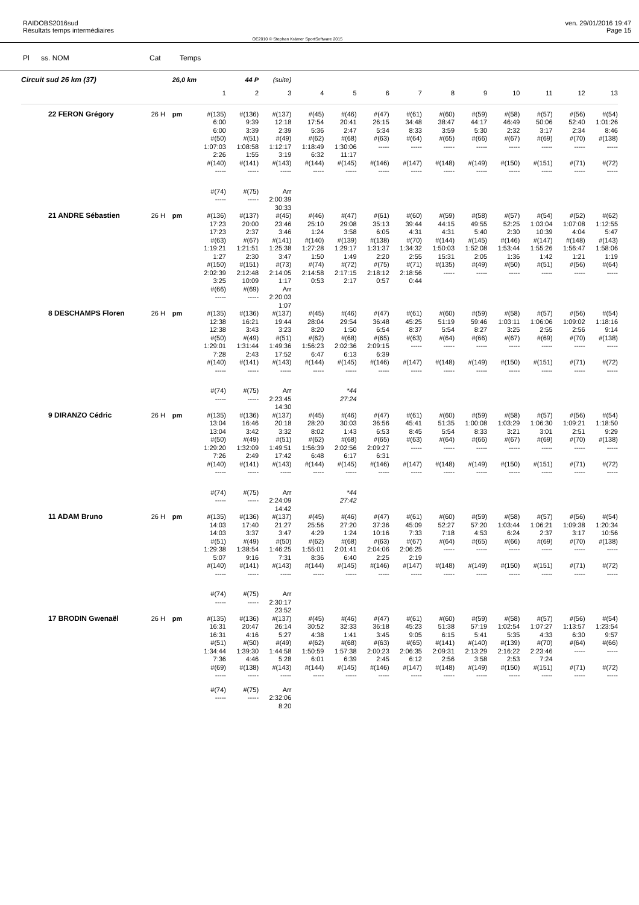RAIDOBS2016sud
Résultats temps intermédiaires
OE2010 © Stephan Krämer SportSoftware 2015
ven. 29/01/2016 19:47
Page 15
Pl ss. NOM Cat Temps
| Circuit sud 26 km (37) | | 26,0 km | | 44 P | (suite) | | | | | | | | | | |
| | | | 1 | 2 | 3 | 4 | 5 | 6 | 7 | 8 | 9 | 10 | 11 | 12 | 13 |
| 22 FERON Grégory | 26 H | pm | #(135) | #(136) | #(137) | #(45) | #(46) | #(47) | #(61) | #(60) | #(59) | #(58) | #(57) | #(56) | #(54) |
| | | | 6:00 | 9:39 | 12:18 | 17:54 | 20:41 | 26:15 | 34:48 | 38:47 | 44:17 | 46:49 | 50:06 | 52:40 | 1:01:26 |
| | | | 6:00 | 3:39 | 2:39 | 5:36 | 2:47 | 5:34 | 8:33 | 3:59 | 5:30 | 2:32 | 3:17 | 2:34 | 8:46 |
| | | | #(50) | #(51) | #(49) | #(62) | #(68) | #(63) | #(64) | #(65) | #(66) | #(67) | #(69) | #(70) | #(138) |
| | | | 1:07:03 | 1:08:58 | 1:12:17 | 1:18:49 | 1:30:06 | ----- | ----- | ----- | ----- | ----- | ----- | ----- | ----- |
| | | | 2:26 | 1:55 | 3:19 | 6:32 | 11:17 | | | | | | | | |
| | | | #(140) | #(141) | #(143) | #(144) | #(145) | #(146) | #(147) | #(148) | #(149) | #(150) | #(151) | #(71) | #(72) |
| | | | ----- | ----- | ----- | ----- | ----- | ----- | ----- | ----- | ----- | ----- | ----- | ----- | ----- |
| | | | #(74) | #(75) | Arr | | | | | | | | | | |
| | | | ----- | ----- | 2:00:39 | | | | | | | | | | |
| | | | | | 30:33 | | | | | | | | | | |
| 21 ANDRE Sébastien | 26 H | pm | #(136) | #(137) | #(45) | #(46) | #(47) | #(61) | #(60) | #(59) | #(58) | #(57) | #(54) | #(52) | #(62) |
| | | | 17:23 | 20:00 | 23:46 | 25:10 | 29:08 | 35:13 | 39:44 | 44:15 | 49:55 | 52:25 | 1:03:04 | 1:07:08 | 1:12:55 |
| | | | 17:23 | 2:37 | 3:46 | 1:24 | 3:58 | 6:05 | 4:31 | 4:31 | 5:40 | 2:30 | 10:39 | 4:04 | 5:47 |
| | | | #(63) | #(67) | #(141) | #(140) | #(139) | #(138) | #(70) | #(144) | #(145) | #(146) | #(147) | #(148) | #(143) |
| | | | 1:19:21 | 1:21:51 | 1:25:38 | 1:27:28 | 1:29:17 | 1:31:37 | 1:34:32 | 1:50:03 | 1:52:08 | 1:53:44 | 1:55:26 | 1:56:47 | 1:58:06 |
| | | | 1:27 | 2:30 | 3:47 | 1:50 | 1:49 | 2:20 | 2:55 | 15:31 | 2:05 | 1:36 | 1:42 | 1:21 | 1:19 |
| | | | #(150) | #(151) | #(73) | #(74) | #(72) | #(75) | #(71) | #(135) | #(49) | #(50) | #(51) | #(56) | #(64) |
| | | | 2:02:39 | 2:12:48 | 2:14:05 | 2:14:58 | 2:17:15 | 2:18:12 | 2:18:56 | ----- | ----- | ----- | ----- | ----- | ----- |
| | | | 3:25 | 10:09 | 1:17 | 0:53 | 2:17 | 0:57 | 0:44 | | | | | | |
| | | | #(66) | #(69) | Arr | | | | | | | | | | |
| | | | ----- | ----- | 2:20:03 | | | | | | | | | | |
| | | | | | 1:07 | | | | | | | | | | |
| 8 DESCHAMPS Floren | 26 H | pm | #(135) | #(136) | #(137) | #(45) | #(46) | #(47) | #(61) | #(60) | #(59) | #(58) | #(57) | #(56) | #(54) |
| | | | 12:38 | 16:21 | 19:44 | 28:04 | 29:54 | 36:48 | 45:25 | 51:19 | 59:46 | 1:03:11 | 1:06:06 | 1:09:02 | 1:18:16 |
| | | | 12:38 | 3:43 | 3:23 | 8:20 | 1:50 | 6:54 | 8:37 | 5:54 | 8:27 | 3:25 | 2:55 | 2:56 | 9:14 |
| | | | #(50) | #(49) | #(51) | #(62) | #(68) | #(65) | #(63) | #(64) | #(66) | #(67) | #(69) | #(70) | #(138) |
| | | | 1:29:01 | 1:31:44 | 1:49:36 | 1:56:23 | 2:02:36 | 2:09:15 | ----- | ----- | ----- | ----- | ----- | ----- | ----- |
| | | | 7:28 | 2:43 | 17:52 | 6:47 | 6:13 | 6:39 | | | | | | | |
| | | | #(140) | #(141) | #(143) | #(144) | #(145) | #(146) | #(147) | #(148) | #(149) | #(150) | #(151) | #(71) | #(72) |
| | | | ----- | ----- | ----- | ----- | ----- | ----- | ----- | ----- | ----- | ----- | ----- | ----- | ----- |
| | | | #(74) | #(75) | Arr | | *44 | | | | | | | | |
| | | | ----- | ----- | 2:23:45 | | 27:24 | | | | | | | | |
| | | | | | 14:30 | | | | | | | | | | |
| 9 DIRANZO Cédric | 26 H | pm | #(135) | #(136) | #(137) | #(45) | #(46) | #(47) | #(61) | #(60) | #(59) | #(58) | #(57) | #(56) | #(54) |
| | | | 13:04 | 16:46 | 20:18 | 28:20 | 30:03 | 36:56 | 45:41 | 51:35 | 1:00:08 | 1:03:29 | 1:06:30 | 1:09:21 | 1:18:50 |
| | | | 13:04 | 3:42 | 3:32 | 8:02 | 1:43 | 6:53 | 8:45 | 5:54 | 8:33 | 3:21 | 3:01 | 2:51 | 9:29 |
| | | | #(50) | #(49) | #(51) | #(62) | #(68) | #(65) | #(63) | #(64) | #(66) | #(67) | #(69) | #(70) | #(138) |
| | | | 1:29:20 | 1:32:09 | 1:49:51 | 1:56:39 | 2:02:56 | 2:09:27 | ----- | ----- | ----- | ----- | ----- | ----- | ----- |
| | | | 7:26 | 2:49 | 17:42 | 6:48 | 6:17 | 6:31 | | | | | | | |
| | | | #(140) | #(141) | #(143) | #(144) | #(145) | #(146) | #(147) | #(148) | #(149) | #(150) | #(151) | #(71) | #(72) |
| | | | ----- | ----- | ----- | ----- | ----- | ----- | ----- | ----- | ----- | ----- | ----- | ----- | ----- |
| | | | #(74) | #(75) | Arr | | *44 | | | | | | | | |
| | | | ----- | ----- | 2:24:09 | | 27:42 | | | | | | | | |
| | | | | | 14:42 | | | | | | | | | | |
| 11 ADAM Bruno | 26 H | pm | #(135) | #(136) | #(137) | #(45) | #(46) | #(47) | #(61) | #(60) | #(59) | #(58) | #(57) | #(56) | #(54) |
| | | | 14:03 | 17:40 | 21:27 | 25:56 | 27:20 | 37:36 | 45:09 | 52:27 | 57:20 | 1:03:44 | 1:06:21 | 1:09:38 | 1:20:34 |
| | | | 14:03 | 3:37 | 3:47 | 4:29 | 1:24 | 10:16 | 7:33 | 7:18 | 4:53 | 6:24 | 2:37 | 3:17 | 10:56 |
| | | | #(51) | #(49) | #(50) | #(62) | #(68) | #(63) | #(67) | #(64) | #(65) | #(66) | #(69) | #(70) | #(138) |
| | | | 1:29:38 | 1:38:54 | 1:46:25 | 1:55:01 | 2:01:41 | 2:04:06 | 2:06:25 | ----- | ----- | ----- | ----- | ----- | ----- |
| | | | 5:07 | 9:16 | 7:31 | 8:36 | 6:40 | 2:25 | 2:19 | | | | | | |
| | | | #(140) | #(141) | #(143) | #(144) | #(145) | #(146) | #(147) | #(148) | #(149) | #(150) | #(151) | #(71) | #(72) |
| | | | ----- | ----- | ----- | ----- | ----- | ----- | ----- | ----- | ----- | ----- | ----- | ----- | ----- |
| | | | #(74) | #(75) | Arr | | | | | | | | | | |
| | | | ----- | ----- | 2:30:17 | | | | | | | | | | |
| | | | | | 23:52 | | | | | | | | | | |
| 17 BRODIN Gwenaël | 26 H | pm | #(135) | #(136) | #(137) | #(45) | #(46) | #(47) | #(61) | #(60) | #(59) | #(58) | #(57) | #(56) | #(54) |
| | | | 16:31 | 20:47 | 26:14 | 30:52 | 32:33 | 36:18 | 45:23 | 51:38 | 57:19 | 1:02:54 | 1:07:27 | 1:13:57 | 1:23:54 |
| | | | 16:31 | 4:16 | 5:27 | 4:38 | 1:41 | 3:45 | 9:05 | 6:15 | 5:41 | 5:35 | 4:33 | 6:30 | 9:57 |
| | | | #(51) | #(50) | #(49) | #(62) | #(68) | #(63) | #(65) | #(141) | #(140) | #(139) | #(70) | #(64) | #(66) |
| | | | 1:34:44 | 1:39:30 | 1:44:58 | 1:50:59 | 1:57:38 | 2:00:23 | 2:06:35 | 2:09:31 | 2:13:29 | 2:16:22 | 2:23:46 | ----- | ----- |
| | | | 7:36 | 4:46 | 5:28 | 6:01 | 6:39 | 2:45 | 6:12 | 2:56 | 3:58 | 2:53 | 7:24 | | |
| | | | #(69) | #(138) | #(143) | #(144) | #(145) | #(146) | #(147) | #(148) | #(149) | #(150) | #(151) | #(71) | #(72) |
| | | | ----- | ----- | ----- | ----- | ----- | ----- | ----- | ----- | ----- | ----- | ----- | ----- | ----- |
| | | | #(74) | #(75) | Arr | | | | | | | | | | |
| | | | ----- | ----- | 2:32:06 | | | | | | | | | | |
| | | | | | 8:20 | | | | | | | | | | |